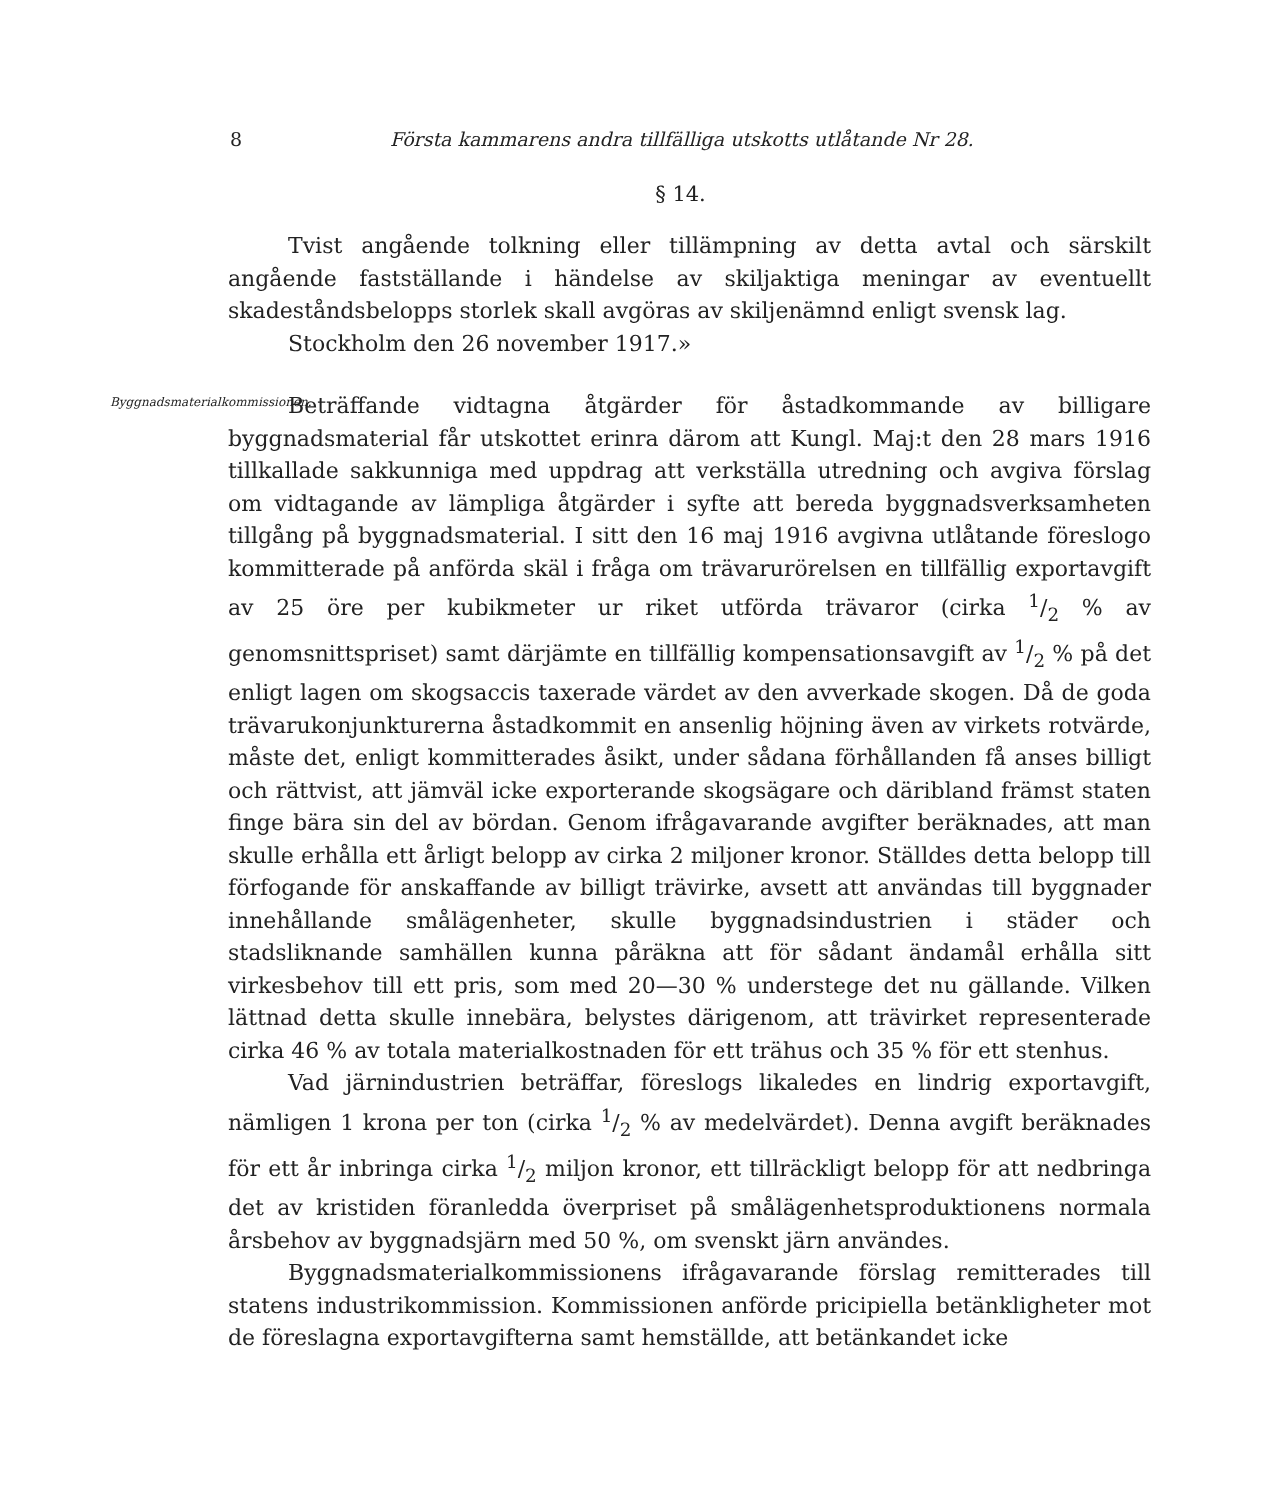8 Första kammarens andra tillfälliga utskotts utlåtande Nr 28.
§ 14.
Tvist angående tolkning eller tillämpning av detta avtal och särskilt angående fastställande i händelse av skiljaktiga meningar av eventuellt skadeståndsbelopps storlek skall avgöras av skiljenämnd enligt svensk lag.
Stockholm den 26 november 1917.»
Byggnadsmaterialkommissionen.
Beträffande vidtagna åtgärder för åstadkommande av billigare byggnadsmaterial får utskottet erinra därom att Kungl. Maj:t den 28 mars 1916 tillkallade sakkunniga med uppdrag att verkställa utredning och avgiva förslag om vidtagande av lämpliga åtgärder i syfte att bereda byggnadsverksamheten tillgång på byggnadsmaterial. I sitt den 16 maj 1916 avgivna utlåtande föreslogo kommitterade på anförda skäl i fråga om trävarurörelsen en tillfällig exportavgift av 25 öre per kubikmeter ur riket utförda trävaror (cirka 1/2 % av genomsnittspriset) samt därjämte en tillfällig kompensationsavgift av 1/2 % på det enligt lagen om skogsaccis taxerade värdet av den avverkade skogen. Då de goda trävarukonjunkturerna åstadkommit en ansenlig höjning även av virkets rotvärde, måste det, enligt kommitterades åsikt, under sådana förhållanden få anses billigt och rättvist, att jämväl icke exporterande skogsägare och däribland främst staten finge bära sin del av bördan. Genom ifrågavarande avgifter beräknades, att man skulle erhålla ett årligt belopp av cirka 2 miljoner kronor. Ställdes detta belopp till förfogande för anskaffande av billigt trävirke, avsett att användas till byggnader innehållande smålägenheter, skulle byggnadsindustrien i städer och stadsliknande samhällen kunna påräkna att för sådant ändamål erhålla sitt virkesbehov till ett pris, som med 20—30 % understege det nu gällande. Vilken lättnad detta skulle innebära, belystes därigenom, att trävirket representerade cirka 46 % av totala materialkostnaden för ett trähus och 35 % för ett stenhus.
Vad järnindustrien beträffar, föreslogs likaledes en lindrig exportavgift, nämligen 1 krona per ton (cirka 1/2 % av medelvärdet). Denna avgift beräknades för ett år inbringa cirka 1/2 miljon kronor, ett tillräckligt belopp för att nedbringa det av kristiden föranledda överpriset på smålägenhetsproduktionens normala årsbehov av byggnadsjärn med 50 %, om svenskt järn användes.
Byggnadsmaterialkommissionens ifrågavarande förslag remitterades till statens industrikommission. Kommissionen anförde pricipiella betänkligheter mot de föreslagna exportavgifterna samt hemställde, att betänkandet icke